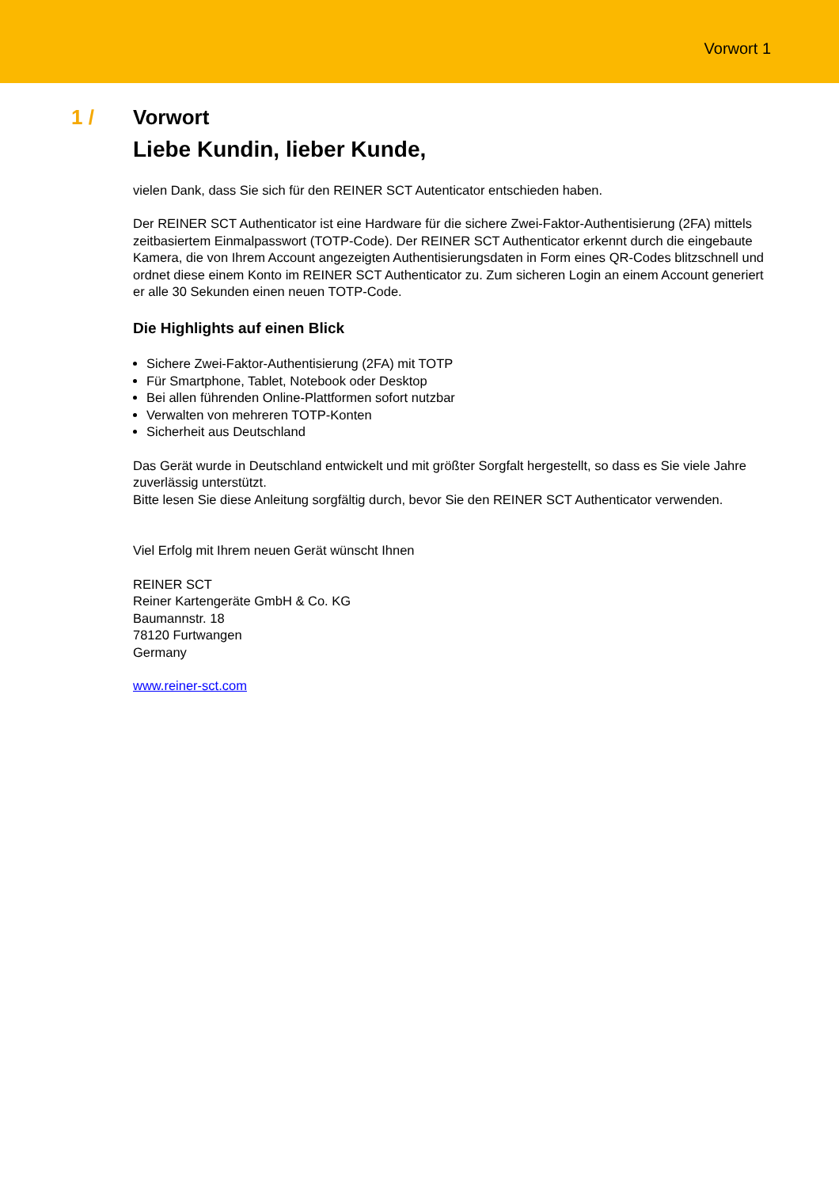Vorwort 1
1 / Vorwort
Liebe Kundin, lieber Kunde,
vielen Dank, dass Sie sich für den REINER SCT Autenticator entschieden haben.
Der REINER SCT Authenticator ist eine Hardware für die sichere Zwei-Faktor-Authentisierung (2FA) mittels zeitbasiertem Einmalpasswort (TOTP-Code). Der REINER SCT Authenticator erkennt durch die eingebaute Kamera, die von Ihrem Account angezeigten Authentisierungsdaten in Form eines QR-Codes blitzschnell und ordnet diese einem Konto im REINER SCT Authenticator zu. Zum sicheren Login an einem Account generiert er alle 30 Sekunden einen neuen TOTP-Code.
Die Highlights auf einen Blick
Sichere Zwei-Faktor-Authentisierung (2FA) mit TOTP
Für Smartphone, Tablet, Notebook oder Desktop
Bei allen führenden Online-Plattformen sofort nutzbar
Verwalten von mehreren TOTP-Konten
Sicherheit aus Deutschland
Das Gerät wurde in Deutschland entwickelt und mit größter Sorgfalt hergestellt, so dass es Sie viele Jahre zuverlässig unterstützt.
Bitte lesen Sie diese Anleitung sorgfältig durch, bevor Sie den REINER SCT Authenticator verwenden.
Viel Erfolg mit Ihrem neuen Gerät wünscht Ihnen
REINER SCT
Reiner Kartengeräte GmbH & Co. KG
Baumannstr. 18
78120 Furtwangen
Germany
www.reiner-sct.com